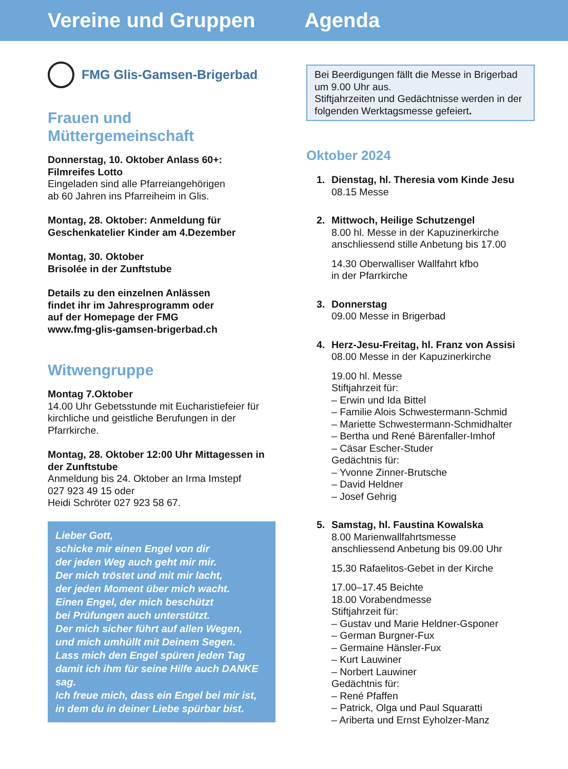Vereine und Gruppen Agenda
FMG Glis-Gamsen-Brigerbad
Frauen und
Müttergemeinschaft
Donnerstag, 10. Oktober Anlass 60+:
Filmreifes Lotto
Eingeladen sind alle Pfarreiangehörigen
ab 60 Jahren ins Pfarreiheim in Glis.
Montag, 28. Oktober: Anmeldung für
Geschenkatelier Kinder am 4.Dezember
Montag, 30. Oktober
Brisolée in der Zunftstube
Details zu den einzelnen Anlässen
findet ihr im Jahresprogramm oder
auf der Homepage der FMG
www.fmg-glis-gamsen-brigerbad.ch
Witwengruppe
Montag 7.Oktober
14.00 Uhr Gebetsstunde mit Eucharistiefeier für kirchliche und geistliche Berufungen in der Pfarrkirche.
Montag, 28. Oktober 12:00 Uhr Mittagessen in der Zunftstube
Anmeldung bis 24. Oktober an Irma Imstepf
027 923 49 15 oder
Heidi Schröter 027 923 58 67.
Lieber Gott,
schicke mir einen Engel von dir
der jeden Weg auch geht mir mir.
Der mich tröstet und mit mir lacht,
der jeden Moment über mich wacht.
Einen Engel, der mich beschützt
bei Prüfungen auch unterstützt.
Der mich sicher führt auf allen Wegen,
und mich umhüllt mit Deinem Segen.
Lass mich den Engel spüren jeden Tag
damit ich ihm für seine Hilfe auch DANKE sag.
Ich freue mich, dass ein Engel bei mir ist,
in dem du in deiner Liebe spürbar bist.
Bei Beerdigungen fällt die Messe in Brigerbad um 9.00 Uhr aus.
Stiftjahrzeiten und Gedächtnisse werden in der folgenden Werktagsmesse gefeiert.
Oktober 2024
1. Dienstag, hl. Theresia vom Kinde Jesu
08.15 Messe
2. Mittwoch, Heilige Schutzengel
8.00 hl. Messe in der Kapuzinerkirche
anschliessend stille Anbetung bis 17.00
14.30 Oberwalliser Wallfahrt kfbo
in der Pfarrkirche
3. Donnerstag
09.00 Messe in Brigerbad
4. Herz-Jesu-Freitag, hl. Franz von Assisi
08.00 Messe in der Kapuzinerkirche
19.00 hl. Messe
Stiftjahrzeit für:
– Erwin und Ida Bittel
– Familie Alois Schwestermann-Schmid
– Mariette Schwestermann-Schmidhalter
– Bertha und René Bärenfaller-Imhof
– Cäsar Escher-Studer
Gedächtnis für:
– Yvonne Zinner-Brutsche
– David Heldner
– Josef Gehrig
5. Samstag, hl. Faustina Kowalska
8.00 Marienwallfahrtsmesse
anschliessend Anbetung bis 09.00 Uhr
15.30 Rafaelitos-Gebet in der Kirche
17.00–17.45 Beichte
18.00 Vorabendmesse
Stiftjahrzeit für:
– Gustav und Marie Heldner-Gsponer
– German Burgner-Fux
– Germaine Hänsler-Fux
– Kurt Lauwiner
– Norbert Lauwiner
Gedächtnis für:
– René Pfaffen
– Patrick, Olga und Paul Squaratti
– Ariberta und Ernst Eyholzer-Manz